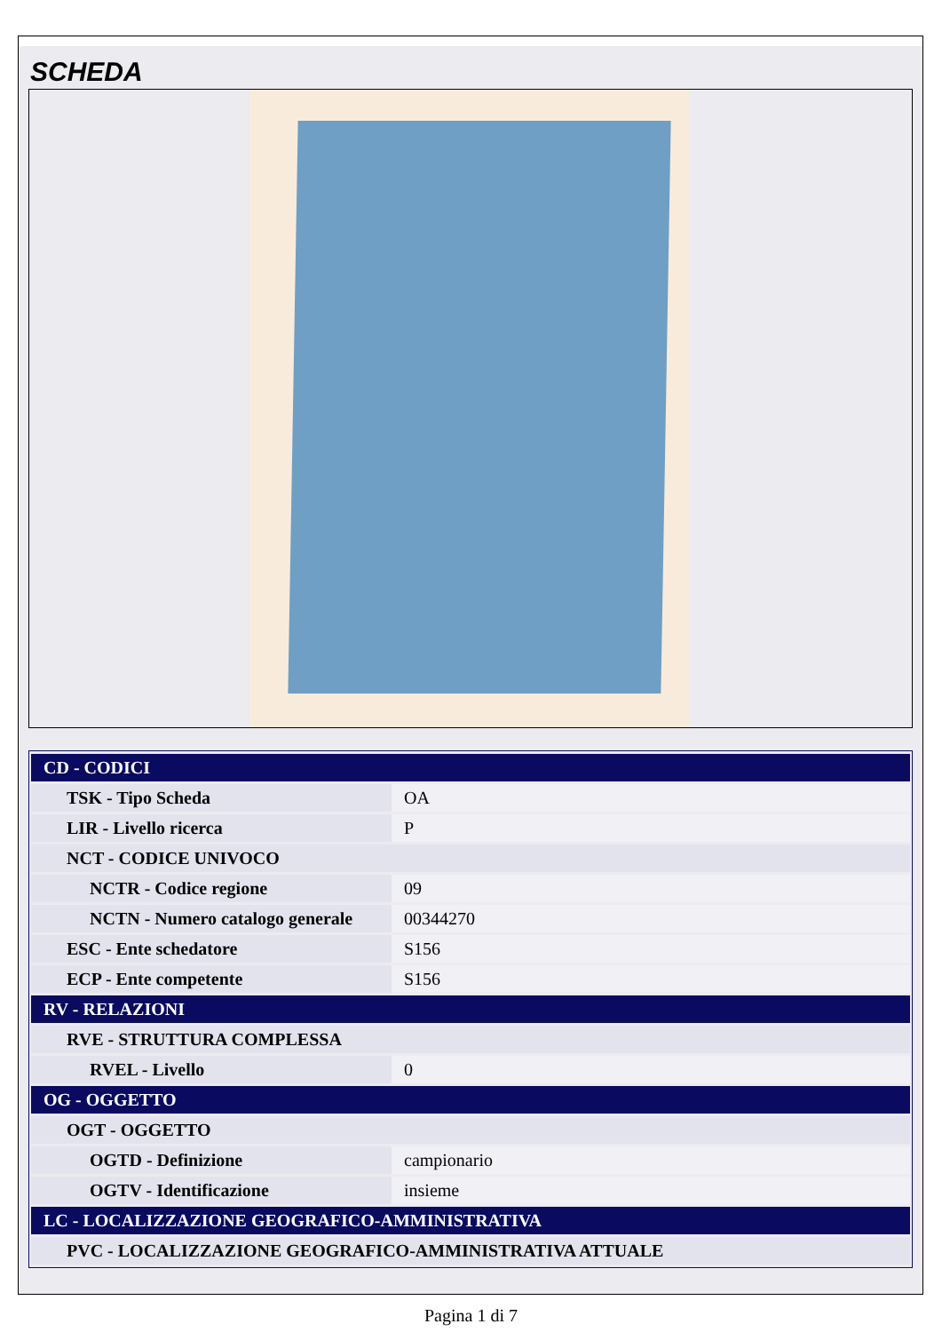SCHEDA
| CD - CODICI | |
| TSK - Tipo Scheda | OA |
| LIR - Livello ricerca | P |
| NCT - CODICE UNIVOCO | |
| NCTR - Codice regione | 09 |
| NCTN - Numero catalogo generale | 00344270 |
| ESC - Ente schedatore | S156 |
| ECP - Ente competente | S156 |
| RV - RELAZIONI | |
| RVE - STRUTTURA COMPLESSA | |
| RVEL - Livello | 0 |
| OG - OGGETTO | |
| OGT - OGGETTO | |
| OGTD - Definizione | campionario |
| OGTV - Identificazione | insieme |
| LC - LOCALIZZAZIONE GEOGRAFICO-AMMINISTRATIVA | |
| PVC - LOCALIZZAZIONE GEOGRAFICO-AMMINISTRATIVA ATTUALE | |
Pagina 1 di 7